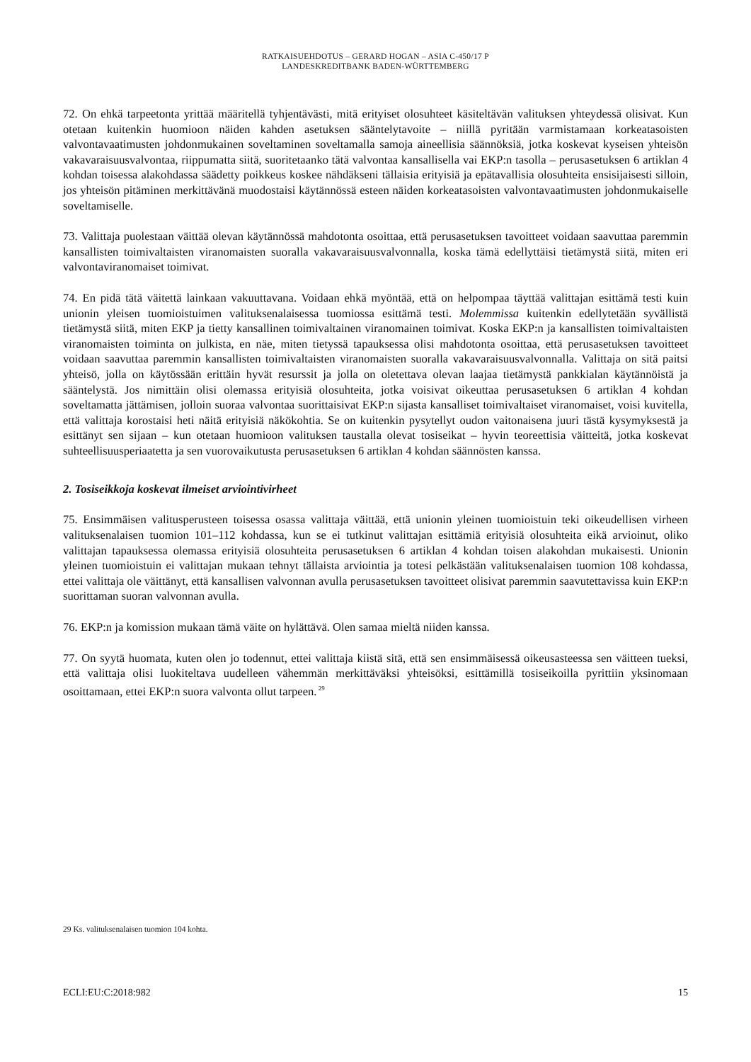RATKAISUEHDOTUS – GERARD HOGAN – ASIA C-450/17 P
LANDESKREDITBANK BADEN-WÜRTTEMBERG
72. On ehkä tarpeetonta yrittää määritellä tyhjentävästi, mitä erityiset olosuhteet käsiteltävän valituksen yhteydessä olisivat. Kun otetaan kuitenkin huomioon näiden kahden asetuksen sääntelytavoite – niillä pyritään varmistamaan korkeatasoisten valvontavaatimusten johdonmukainen soveltaminen soveltamalla samoja aineellisia säännöksiä, jotka koskevat kyseisen yhteisön vakavaraisuusvalvontaa, riippumatta siitä, suoritetaanko tätä valvontaa kansallisella vai EKP:n tasolla – perusasetuksen 6 artiklan 4 kohdan toisessa alakohdassa säädetty poikkeus koskee nähdäkseni tällaisia erityisiä ja epätavallisia olosuhteita ensisijaisesti silloin, jos yhteisön pitäminen merkittävänä muodostaisi käytännössä esteen näiden korkeatasoisten valvontavaatimusten johdonmukaiselle soveltamiselle.
73. Valittaja puolestaan väittää olevan käytännössä mahdotonta osoittaa, että perusasetuksen tavoitteet voidaan saavuttaa paremmin kansallisten toimivaltaisten viranomaisten suoralla vakavaraisuusvalvonnalla, koska tämä edellyttäisi tietämystä siitä, miten eri valvontaviranomaiset toimivat.
74. En pidä tätä väitettä lainkaan vakuuttavana. Voidaan ehkä myöntää, että on helpompaa täyttää valittajan esittämä testi kuin unionin yleisen tuomioistuimen valituksenalaisessa tuomiossa esittämä testi. Molemmissa kuitenkin edellytetään syvällistä tietämystä siitä, miten EKP ja tietty kansallinen toimivaltainen viranomainen toimivat. Koska EKP:n ja kansallisten toimivaltaisten viranomaisten toiminta on julkista, en näe, miten tietyssä tapauksessa olisi mahdotonta osoittaa, että perusasetuksen tavoitteet voidaan saavuttaa paremmin kansallisten toimivaltaisten viranomaisten suoralla vakavaraisuusvalvonnalla. Valittaja on sitä paitsi yhteisö, jolla on käytössään erittäin hyvät resurssit ja jolla on oletettava olevan laajaa tietämystä pankkialan käytännöistä ja sääntelystä. Jos nimittäin olisi olemassa erityisiä olosuhteita, jotka voisivat oikeuttaa perusasetuksen 6 artiklan 4 kohdan soveltamatta jättämisen, jolloin suoraa valvontaa suorittaisivat EKP:n sijasta kansalliset toimivaltaiset viranomaiset, voisi kuvitella, että valittaja korostaisi heti näitä erityisiä näkökohtia. Se on kuitenkin pysytellyt oudon vaitonaisena juuri tästä kysymyksestä ja esittänyt sen sijaan – kun otetaan huomioon valituksen taustalla olevat tosiseikat – hyvin teoreettisia väitteitä, jotka koskevat suhteellisuusperiaatetta ja sen vuorovaikutusta perusasetuksen 6 artiklan 4 kohdan säännösten kanssa.
2. Tosiseikkoja koskevat ilmeiset arviointivirheet
75. Ensimmäisen valitusperusteen toisessa osassa valittaja väittää, että unionin yleinen tuomioistuin teki oikeudellisen virheen valituksenalaisen tuomion 101–112 kohdassa, kun se ei tutkinut valittajan esittämiä erityisiä olosuhteita eikä arvioinut, oliko valittajan tapauksessa olemassa erityisiä olosuhteita perusasetuksen 6 artiklan 4 kohdan toisen alakohdan mukaisesti. Unionin yleinen tuomioistuin ei valittajan mukaan tehnyt tällaista arviointia ja totesi pelkästään valituksenalaisen tuomion 108 kohdassa, ettei valittaja ole väittänyt, että kansallisen valvonnan avulla perusasetuksen tavoitteet olisivat paremmin saavutettavissa kuin EKP:n suorittaman suoran valvonnan avulla.
76. EKP:n ja komission mukaan tämä väite on hylättävä. Olen samaa mieltä niiden kanssa.
77. On syytä huomata, kuten olen jo todennut, ettei valittaja kiistä sitä, että sen ensimmäisessä oikeusasteessa sen väitteen tueksi, että valittaja olisi luokiteltava uudelleen vähemmän merkittäväksi yhteisöksi, esittämillä tosiseikoilla pyrittiin yksinomaan osoittamaan, ettei EKP:n suora valvonta ollut tarpeen.<sup>29</sup>
29 Ks. valituksenalaisen tuomion 104 kohta.
ECLI:EU:C:2018:982 15